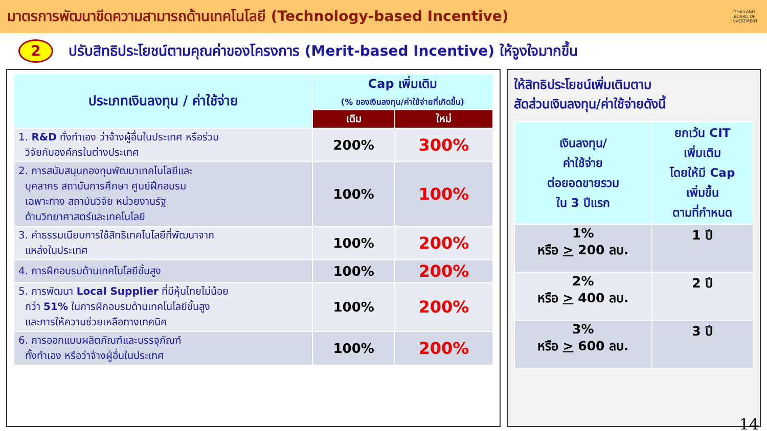มาตรการพัฒนาขีดความสามารถด้านเทคโนโลยี (Technology-based Incentive)
THAILAND BOARD OF INVESTMENT
2
ปรับสิทธิประโยชน์ตามคุณค่าของโครงการ (Merit-based Incentive) ให้จูงใจมากขึ้น
| ประเภทเงินลงทุน / ค่าใช้จ่าย | Cap เพิ่มเติม (% ของเงินลงทุน/ค่าใช้จ่ายที่เกิดขึ้น) | |
| --- | --- | --- |
| | เดิม | ใหม่ |
| 1. R&D ทั้งทำเอง ว่าจ้างผู้อื่นในประเทศ หรือร่วม วิจัยกับองค์กรในต่างประเทศ | 200% | 300% |
| 2. การสนับสนุนกองทุนพัฒนาเทคโนโลยีและ บุคลากร สถาบันการศึกษา ศูนย์ฝึกอบรม เฉพาะทาง สถาบันวิจัย หน่วยงานรัฐ ด้านวิทยาศาสตร์และเทคโนโลยี | 100% | 100% |
| 3. ค่าธรรมเนียมการใช้สิทธิเทคโนโลยีที่พัฒนาจาก แหล่งในประเทศ | 100% | 200% |
| 4. การฝึกอบรมด้านเทคโนโลยีขั้นสูง | 100% | 200% |
| 5. การพัฒนา Local Supplier ที่มีหุ้นไทยไม่น้อย กว่า 51% ในการฝึกอบรมด้านเทคโนโลยีขั้นสูง และการให้ความช่วยเหลือทางเทคนิค | 100% | 200% |
| 6. การออกแบบผลิตภัณฑ์และบรรจุภัณฑ์ ทั้งทำเอง หรือว่าจ้างผู้อื่นในประเทศ | 100% | 200% |
ให้สิทธิประโยชน์เพิ่มเติมตาม
สัดส่วนเงินลงทุน/ค่าใช้จ่ายดังนี้
| เงินลงทุน/ ค่าใช้จ่าย ต่อยอดขายรวม ใน 3 ปีแรก | ยกเว้น CIT เพิ่มเติม โดยให้มี Cap เพิ่มขึ้น ตามที่กำหนด |
| --- | --- |
| 1% หรือ > 200 ลบ. | 1 ปี |
| 2% หรือ > 400 ลบ. | 2 ปี |
| 3% หรือ > 600 ลบ. | 3 ปี |
14